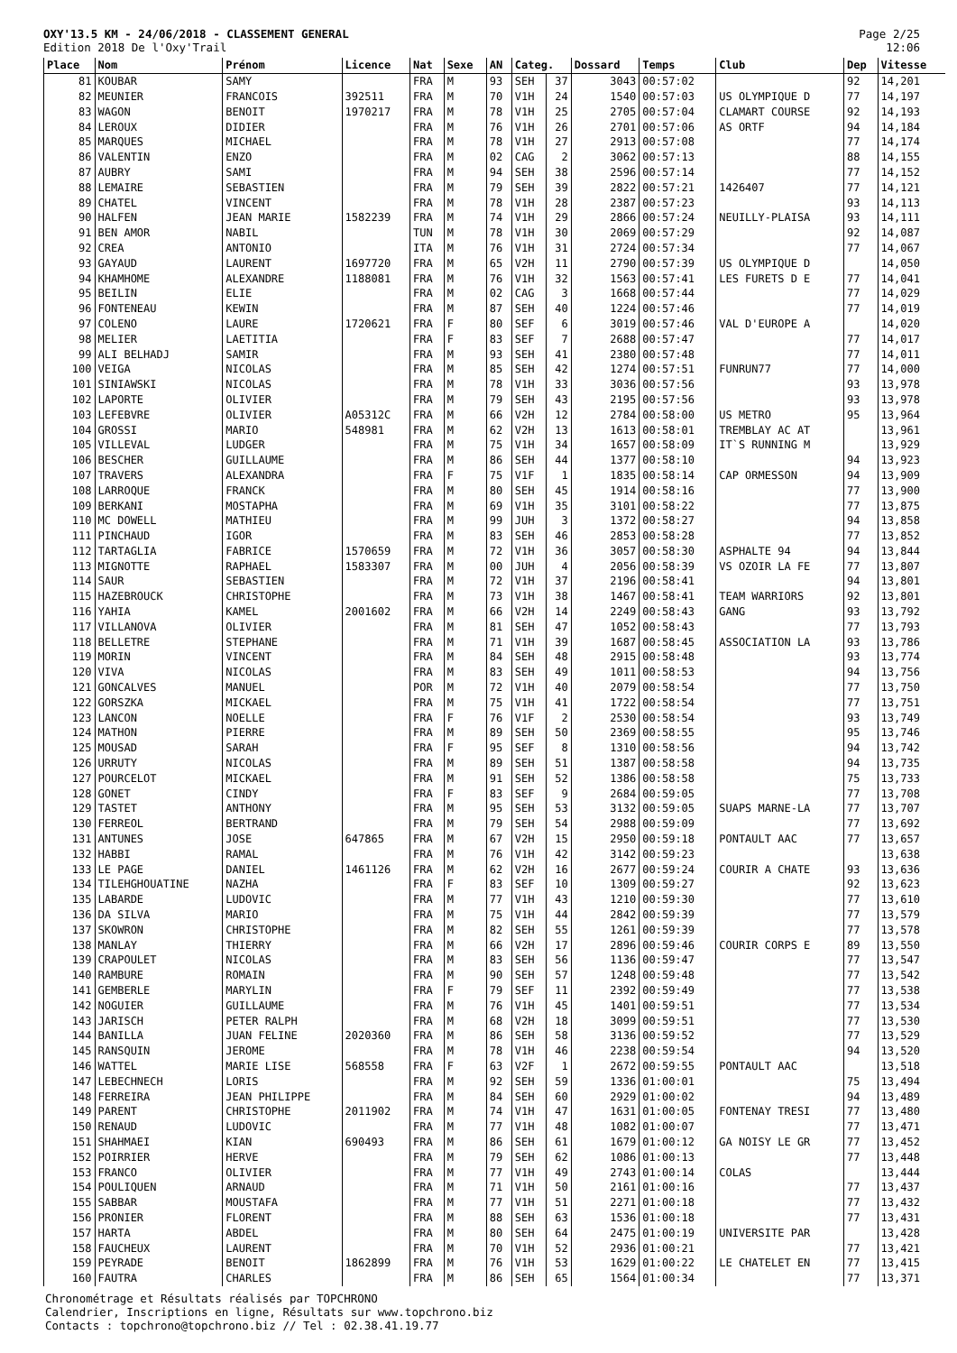OXY'13.5 KM - 24/06/2018 - CLASSEMENT GENERAL
Edition 2018 De l'Oxy'Trail
Page 2/25
12:06
| Place | Nom | Prénom | Licence | Nat | Sexe | AN | Categ. | | Dossard | Temps | Club | Dep | Vitesse |
| --- | --- | --- | --- | --- | --- | --- | --- | --- | --- | --- | --- | --- | --- |
| 81 | KOUBAR | SAMY | | FRA | M | 93 | SEH | 37 | 3043 | 00:57:02 | | 92 | 14,201 |
| 82 | MEUNIER | FRANCOIS | 392511 | FRA | M | 70 | V1H | 24 | 1540 | 00:57:03 | US OLYMPIQUE D | 77 | 14,197 |
| 83 | WAGON | BENOIT | 1970217 | FRA | M | 78 | V1H | 25 | 2705 | 00:57:04 | CLAMART COURSE | 92 | 14,193 |
| 84 | LEROUX | DIDIER | | FRA | M | 76 | V1H | 26 | 2701 | 00:57:06 | AS ORTF | 94 | 14,184 |
| 85 | MARQUES | MICHAEL | | FRA | M | 78 | V1H | 27 | 2913 | 00:57:08 | | 77 | 14,174 |
| 86 | VALENTIN | ENZO | | FRA | M | 02 | CAG | 2 | 3062 | 00:57:13 | | 88 | 14,155 |
| 87 | AUBRY | SAMI | | FRA | M | 94 | SEH | 38 | 2596 | 00:57:14 | | 77 | 14,152 |
| 88 | LEMAIRE | SEBASTIEN | | FRA | M | 79 | SEH | 39 | 2822 | 00:57:21 | 1426407 | 77 | 14,121 |
| 89 | CHATEL | VINCENT | | FRA | M | 78 | V1H | 28 | 2387 | 00:57:23 | | 93 | 14,113 |
| 90 | HALFEN | JEAN MARIE | 1582239 | FRA | M | 74 | V1H | 29 | 2866 | 00:57:24 | NEUILLY-PLAISA | 93 | 14,111 |
| 91 | BEN AMOR | NABIL | | TUN | M | 78 | V1H | 30 | 2069 | 00:57:29 | | 92 | 14,087 |
| 92 | CREA | ANTONIO | | ITA | M | 76 | V1H | 31 | 2724 | 00:57:34 | | 77 | 14,067 |
| 93 | GAYAUD | LAURENT | 1697720 | FRA | M | 65 | V2H | 11 | 2790 | 00:57:39 | US OLYMPIQUE D | | 14,050 |
| 94 | KHAMHOME | ALEXANDRE | 1188081 | FRA | M | 76 | V1H | 32 | 1563 | 00:57:41 | LES FURETS D E | 77 | 14,041 |
| 95 | BEILIN | ELIE | | FRA | M | 02 | CAG | 3 | 1668 | 00:57:44 | | 77 | 14,029 |
| 96 | FONTENEAU | KEWIN | | FRA | M | 87 | SEH | 40 | 1224 | 00:57:46 | | 77 | 14,019 |
| 97 | COLENO | LAURE | 1720621 | FRA | F | 80 | SEF | 6 | 3019 | 00:57:46 | VAL D'EUROPE A | | 14,020 |
| 98 | MELIER | LAETITIA | | FRA | F | 83 | SEF | 7 | 2688 | 00:57:47 | | 77 | 14,017 |
| 99 | ALI BELHADJ | SAMIR | | FRA | M | 93 | SEH | 41 | 2380 | 00:57:48 | | 77 | 14,011 |
| 100 | VEIGA | NICOLAS | | FRA | M | 85 | SEH | 42 | 1274 | 00:57:51 | FUNRUN77 | 77 | 14,000 |
| 101 | SINIAWSKI | NICOLAS | | FRA | M | 78 | V1H | 33 | 3036 | 00:57:56 | | 93 | 13,978 |
| 102 | LAPORTE | OLIVIER | | FRA | M | 79 | SEH | 43 | 2195 | 00:57:56 | | 93 | 13,978 |
| 103 | LEFEBVRE | OLIVIER | A05312C | FRA | M | 66 | V2H | 12 | 2784 | 00:58:00 | US METRO | 95 | 13,964 |
| 104 | GROSSI | MARIO | 548981 | FRA | M | 62 | V2H | 13 | 1613 | 00:58:01 | TREMBLAY AC AT | | 13,961 |
| 105 | VILLEVAL | LUDGER | | FRA | M | 75 | V1H | 34 | 1657 | 00:58:09 | IT`S RUNNING M | | 13,929 |
| 106 | BESCHER | GUILLAUME | | FRA | M | 86 | SEH | 44 | 1377 | 00:58:10 | | 94 | 13,923 |
| 107 | TRAVERS | ALEXANDRA | | FRA | F | 75 | V1F | 1 | 1835 | 00:58:14 | CAP ORMESSON | 94 | 13,909 |
| 108 | LARROQUE | FRANCK | | FRA | M | 80 | SEH | 45 | 1914 | 00:58:16 | | 77 | 13,900 |
| 109 | BERKANI | MOSTAPHA | | FRA | M | 69 | V1H | 35 | 3101 | 00:58:22 | | 77 | 13,875 |
| 110 | MC DOWELL | MATHIEU | | FRA | M | 99 | JUH | 3 | 1372 | 00:58:27 | | 94 | 13,858 |
| 111 | PINCHAUD | IGOR | | FRA | M | 83 | SEH | 46 | 2853 | 00:58:28 | | 77 | 13,852 |
| 112 | TARTAGLIA | FABRICE | 1570659 | FRA | M | 72 | V1H | 36 | 3057 | 00:58:30 | ASPHALTE 94 | 94 | 13,844 |
| 113 | MIGNOTTE | RAPHAEL | 1583307 | FRA | M | 00 | JUH | 4 | 2056 | 00:58:39 | VS OZOIR LA FE | 77 | 13,807 |
| 114 | SAUR | SEBASTIEN | | FRA | M | 72 | V1H | 37 | 2196 | 00:58:41 | | 94 | 13,801 |
| 115 | HAZEBROUCK | CHRISTOPHE | | FRA | M | 73 | V1H | 38 | 1467 | 00:58:41 | TEAM WARRIORS | 92 | 13,801 |
| 116 | YAHIA | KAMEL | 2001602 | FRA | M | 66 | V2H | 14 | 2249 | 00:58:43 | GANG | 93 | 13,792 |
| 117 | VILLANOVA | OLIVIER | | FRA | M | 81 | SEH | 47 | 1052 | 00:58:43 | | 77 | 13,793 |
| 118 | BELLETRE | STEPHANE | | FRA | M | 71 | V1H | 39 | 1687 | 00:58:45 | ASSOCIATION LA | 93 | 13,786 |
| 119 | MORIN | VINCENT | | FRA | M | 84 | SEH | 48 | 2915 | 00:58:48 | | 93 | 13,774 |
| 120 | VIVA | NICOLAS | | FRA | M | 83 | SEH | 49 | 1011 | 00:58:53 | | 94 | 13,756 |
| 121 | GONCALVES | MANUEL | | POR | M | 72 | V1H | 40 | 2079 | 00:58:54 | | 77 | 13,750 |
| 122 | GORSZKA | MICKAEL | | FRA | M | 75 | V1H | 41 | 1722 | 00:58:54 | | 77 | 13,751 |
| 123 | LANCON | NOELLE | | FRA | F | 76 | V1F | 2 | 2530 | 00:58:54 | | 93 | 13,749 |
| 124 | MATHON | PIERRE | | FRA | M | 89 | SEH | 50 | 2369 | 00:58:55 | | 95 | 13,746 |
| 125 | MOUSAD | SARAH | | FRA | F | 95 | SEF | 8 | 1310 | 00:58:56 | | 94 | 13,742 |
| 126 | URRUTY | NICOLAS | | FRA | M | 89 | SEH | 51 | 1387 | 00:58:58 | | 94 | 13,735 |
| 127 | POURCELOT | MICKAEL | | FRA | M | 91 | SEH | 52 | 1386 | 00:58:58 | | 75 | 13,733 |
| 128 | GONET | CINDY | | FRA | F | 83 | SEF | 9 | 2684 | 00:59:05 | | 77 | 13,708 |
| 129 | TASTET | ANTHONY | | FRA | M | 95 | SEH | 53 | 3132 | 00:59:05 | SUAPS MARNE-LA | 77 | 13,707 |
| 130 | FERREOL | BERTRAND | | FRA | M | 79 | SEH | 54 | 2988 | 00:59:09 | | 77 | 13,692 |
| 131 | ANTUNES | JOSE | 647865 | FRA | M | 67 | V2H | 15 | 2950 | 00:59:18 | PONTAULT AAC | 77 | 13,657 |
| 132 | HABBI | RAMAL | | FRA | M | 76 | V1H | 42 | 3142 | 00:59:23 | | | 13,638 |
| 133 | LE PAGE | DANIEL | 1461126 | FRA | M | 62 | V2H | 16 | 2677 | 00:59:24 | COURIR A CHATE | 93 | 13,636 |
| 134 | TILEHGHOUATINE | NAZHA | | FRA | F | 83 | SEF | 10 | 1309 | 00:59:27 | | 92 | 13,623 |
| 135 | LABARDE | LUDOVIC | | FRA | M | 77 | V1H | 43 | 1210 | 00:59:30 | | 77 | 13,610 |
| 136 | DA SILVA | MARIO | | FRA | M | 75 | V1H | 44 | 2842 | 00:59:39 | | 77 | 13,579 |
| 137 | SKOWRON | CHRISTOPHE | | FRA | M | 82 | SEH | 55 | 1261 | 00:59:39 | | 77 | 13,578 |
| 138 | MANLAY | THIERRY | | FRA | M | 66 | V2H | 17 | 2896 | 00:59:46 | COURIR CORPS E | 89 | 13,550 |
| 139 | CRAPOULET | NICOLAS | | FRA | M | 83 | SEH | 56 | 1136 | 00:59:47 | | 77 | 13,547 |
| 140 | RAMBURE | ROMAIN | | FRA | M | 90 | SEH | 57 | 1248 | 00:59:48 | | 77 | 13,542 |
| 141 | GEMBERLE | MARYLIN | | FRA | F | 79 | SEF | 11 | 2392 | 00:59:49 | | 77 | 13,538 |
| 142 | NOGUIER | GUILLAUME | | FRA | M | 76 | V1H | 45 | 1401 | 00:59:51 | | 77 | 13,534 |
| 143 | JARISCH | PETER RALPH | | FRA | M | 68 | V2H | 18 | 3099 | 00:59:51 | | 77 | 13,530 |
| 144 | BANILLA | JUAN FELINE | 2020360 | FRA | M | 86 | SEH | 58 | 3136 | 00:59:52 | | 77 | 13,529 |
| 145 | RANSQUIN | JEROME | | FRA | M | 78 | V1H | 46 | 2238 | 00:59:54 | | 94 | 13,520 |
| 146 | WATTEL | MARIE LISE | 568558 | FRA | F | 63 | V2F | 1 | 2672 | 00:59:55 | PONTAULT AAC | | 13,518 |
| 147 | LEBECHNECH | LORIS | | FRA | M | 92 | SEH | 59 | 1336 | 01:00:01 | | 75 | 13,494 |
| 148 | FERREIRA | JEAN PHILIPPE | | FRA | M | 84 | SEH | 60 | 2929 | 01:00:02 | | 94 | 13,489 |
| 149 | PARENT | CHRISTOPHE | 2011902 | FRA | M | 74 | V1H | 47 | 1631 | 01:00:05 | FONTENAY TRESI | 77 | 13,480 |
| 150 | RENAUD | LUDOVIC | | FRA | M | 77 | V1H | 48 | 1082 | 01:00:07 | | 77 | 13,471 |
| 151 | SHAHMAEI | KIAN | 690493 | FRA | M | 86 | SEH | 61 | 1679 | 01:00:12 | GA NOISY LE GR | 77 | 13,452 |
| 152 | POIRRIER | HERVE | | FRA | M | 79 | SEH | 62 | 1086 | 01:00:13 | | 77 | 13,448 |
| 153 | FRANCO | OLIVIER | | FRA | M | 77 | V1H | 49 | 2743 | 01:00:14 | COLAS | | 13,444 |
| 154 | POULIQUEN | ARNAUD | | FRA | M | 71 | V1H | 50 | 2161 | 01:00:16 | | 77 | 13,437 |
| 155 | SABBAR | MOUSTAFA | | FRA | M | 77 | V1H | 51 | 2271 | 01:00:18 | | 77 | 13,432 |
| 156 | PRONIER | FLORENT | | FRA | M | 88 | SEH | 63 | 1536 | 01:00:18 | | 77 | 13,431 |
| 157 | HARTA | ABDEL | | FRA | M | 80 | SEH | 64 | 2475 | 01:00:19 | UNIVERSITE PAR | | 13,428 |
| 158 | FAUCHEUX | LAURENT | | FRA | M | 70 | V1H | 52 | 2936 | 01:00:21 | | 77 | 13,421 |
| 159 | PEYRADE | BENOIT | 1862899 | FRA | M | 76 | V1H | 53 | 1629 | 01:00:22 | LE CHATELET EN | 77 | 13,415 |
| 160 | FAUTRA | CHARLES | | FRA | M | 86 | SEH | 65 | 1564 | 01:00:34 | | 77 | 13,371 |
Chronométrage et Résultats réalisés par TOPCHRONO
Calendrier, Inscriptions en ligne, Résultats sur www.topchrono.biz
Contacts : topchrono@topchrono.biz // Tel : 02.38.41.19.77